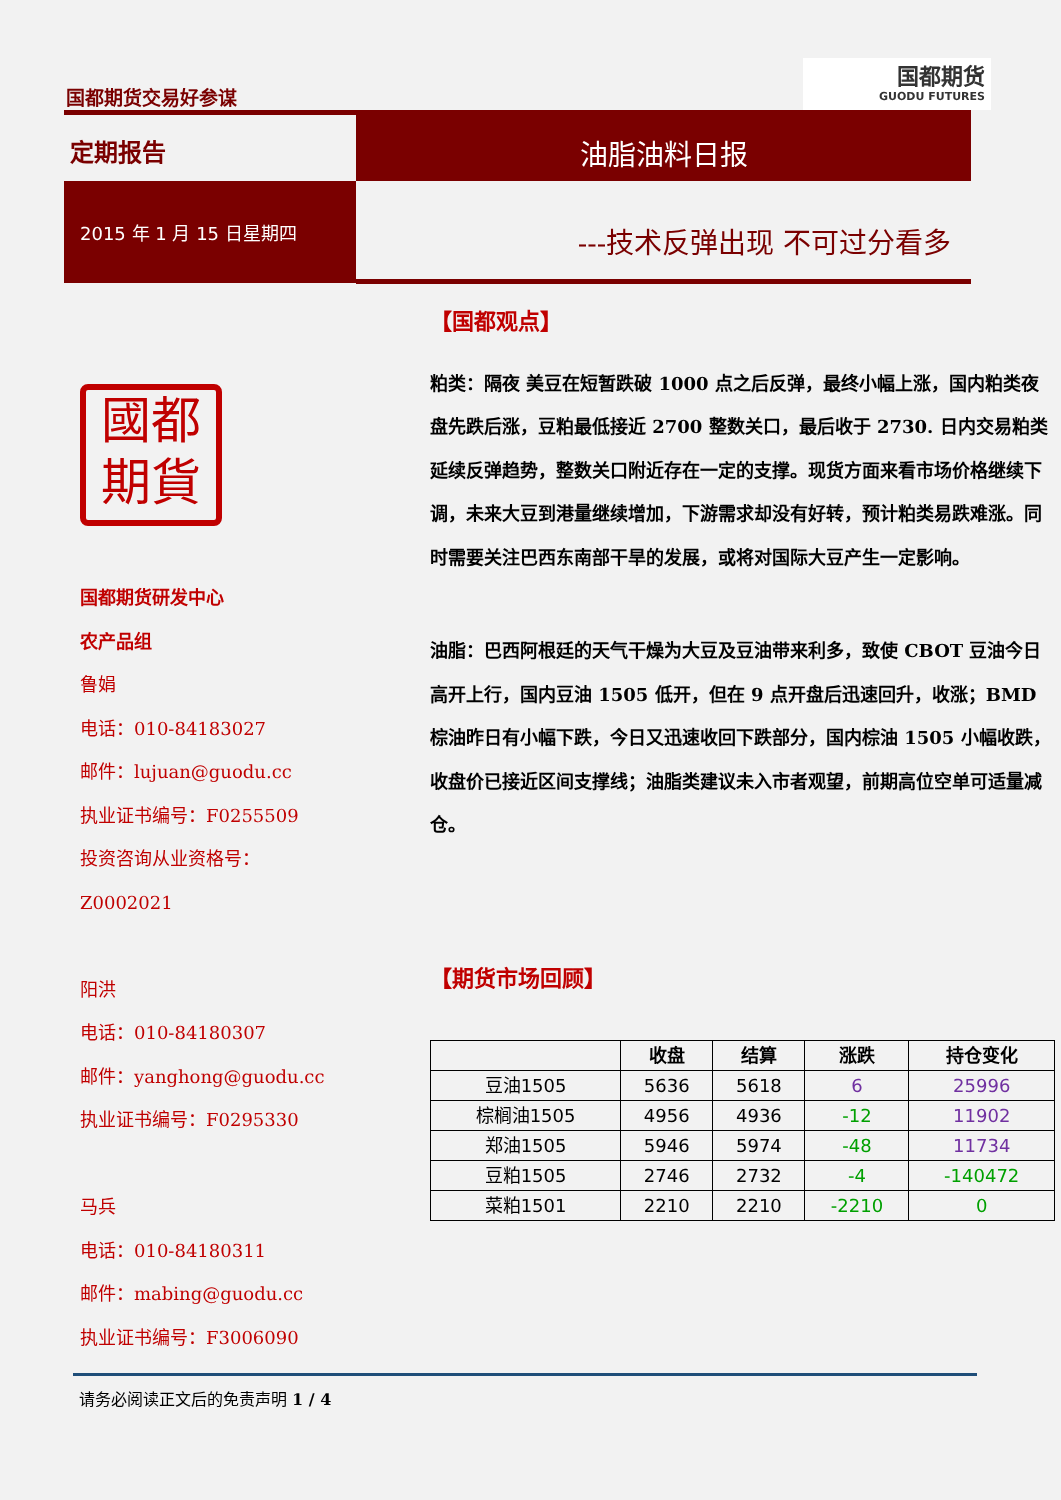国都期货交易好参谋
国都期货
GUODU FUTURES
定期报告
油脂油料日报
2015 年 1 月 15 日星期四
---技术反弹出现 不可过分看多
國都
期貨
国都期货研发中心
农产品组
鲁娟
电话：010-84183027
邮件：lujuan@guodu.cc
执业证书编号：F0255509
投资咨询从业资格号：
Z0002021
阳洪
电话：010-84180307
邮件：yanghong@guodu.cc
执业证书编号：F0295330
马兵
电话：010-84180311
邮件：mabing@guodu.cc
执业证书编号：F3006090
【国都观点】
粕类：隔夜 美豆在短暂跌破 1000 点之后反弹，最终小幅上涨，国内粕类夜盘先跌后涨，豆粕最低接近 2700 整数关口，最后收于 2730. 日内交易粕类延续反弹趋势，整数关口附近存在一定的支撑。现货方面来看市场价格继续下调，未来大豆到港量继续增加，下游需求却没有好转，预计粕类易跌难涨。同时需要关注巴西东南部干旱的发展，或将对国际大豆产生一定影响。
油脂：巴西阿根廷的天气干燥为大豆及豆油带来利多，致使 CBOT 豆油今日高开上行，国内豆油 1505 低开，但在 9 点开盘后迅速回升，收涨；BMD 棕油昨日有小幅下跌，今日又迅速收回下跌部分，国内棕油 1505 小幅收跌，收盘价已接近区间支撑线；油脂类建议未入市者观望，前期高位空单可适量减仓。
【期货市场回顾】
| | 收盘 | 结算 | 涨跌 | 持仓变化 |
| --- | --- | --- | --- | --- |
| 豆油1505 | 5636 | 5618 | 6 | 25996 |
| 棕榈油1505 | 4956 | 4936 | -12 | 11902 |
| 郑油1505 | 5946 | 5974 | -48 | 11734 |
| 豆粕1505 | 2746 | 2732 | -4 | -140472 |
| 菜粕1501 | 2210 | 2210 | -2210 | 0 |
请务必阅读正文后的免责声明 1 / 4